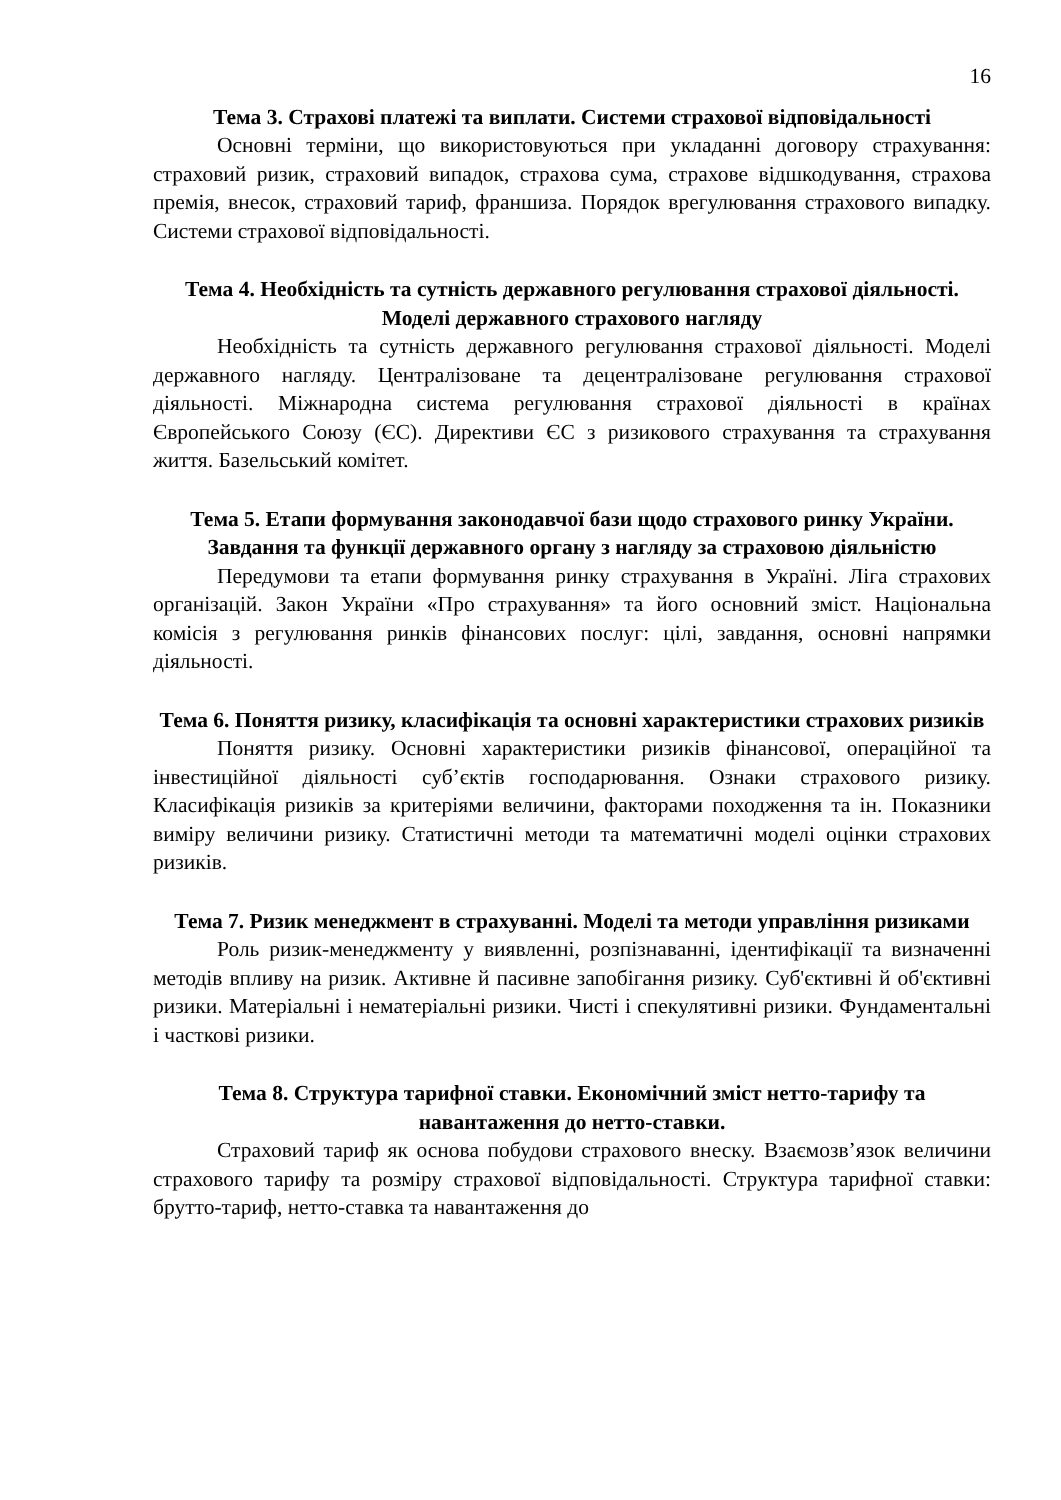16
Тема 3. Страхові платежі та виплати. Системи страхової відповідальності
Основні терміни, що використовуються при укладанні договору страхування: страховий ризик, страховий випадок, страхова сума, страхове відшкодування, страхова премія, внесок, страховий тариф, франшиза. Порядок врегулювання страхового випадку. Системи страхової відповідальності.
Тема 4. Необхідність та сутність державного регулювання страхової діяльності. Моделі державного страхового нагляду
Необхідність та сутність державного регулювання страхової діяльності. Моделі державного нагляду. Централізоване та децентралізоване регулювання страхової діяльності. Міжнародна система регулювання страхової діяльності в країнах Європейського Союзу (ЄС). Директиви ЄС з ризикового страхування та страхування життя. Базельський комітет.
Тема 5. Етапи формування законодавчої бази щодо страхового ринку України. Завдання та функції державного органу з нагляду за страховою діяльністю
Передумови та етапи формування ринку страхування в Україні. Ліга страхових організацій. Закон України «Про страхування» та його основний зміст. Національна комісія з регулювання ринків фінансових послуг: цілі, завдання, основні напрямки діяльності.
Тема 6. Поняття ризику, класифікація та основні характеристики страхових ризиків
Поняття ризику. Основні характеристики ризиків фінансової, операційної та інвестиційної діяльності суб’єктів господарювання. Ознаки страхового ризику. Класифікація ризиків за критеріями величини, факторами походження та ін. Показники виміру величини ризику. Статистичні методи та математичні моделі оцінки страхових ризиків.
Тема 7. Ризик менеджмент в страхуванні. Моделі та методи управління ризиками
Роль ризик-менеджменту у виявленні, розпізнаванні, ідентифікації та визначенні методів впливу на ризик. Активне й пасивне запобігання ризику. Суб'єктивні й об'єктивні ризики. Матеріальні і нематеріальні ризики. Чисті і спекулятивні ризики. Фундаментальні і часткові ризики.
Тема 8. Структура тарифної ставки. Економічний зміст нетто-тарифу та навантаження до нетто-ставки.
Страховий тариф як основа побудови страхового внеску. Взаємозв’язок величини страхового тарифу та розміру страхової відповідальності. Структура тарифної ставки: брутто-тариф, нетто-ставка та навантаження до